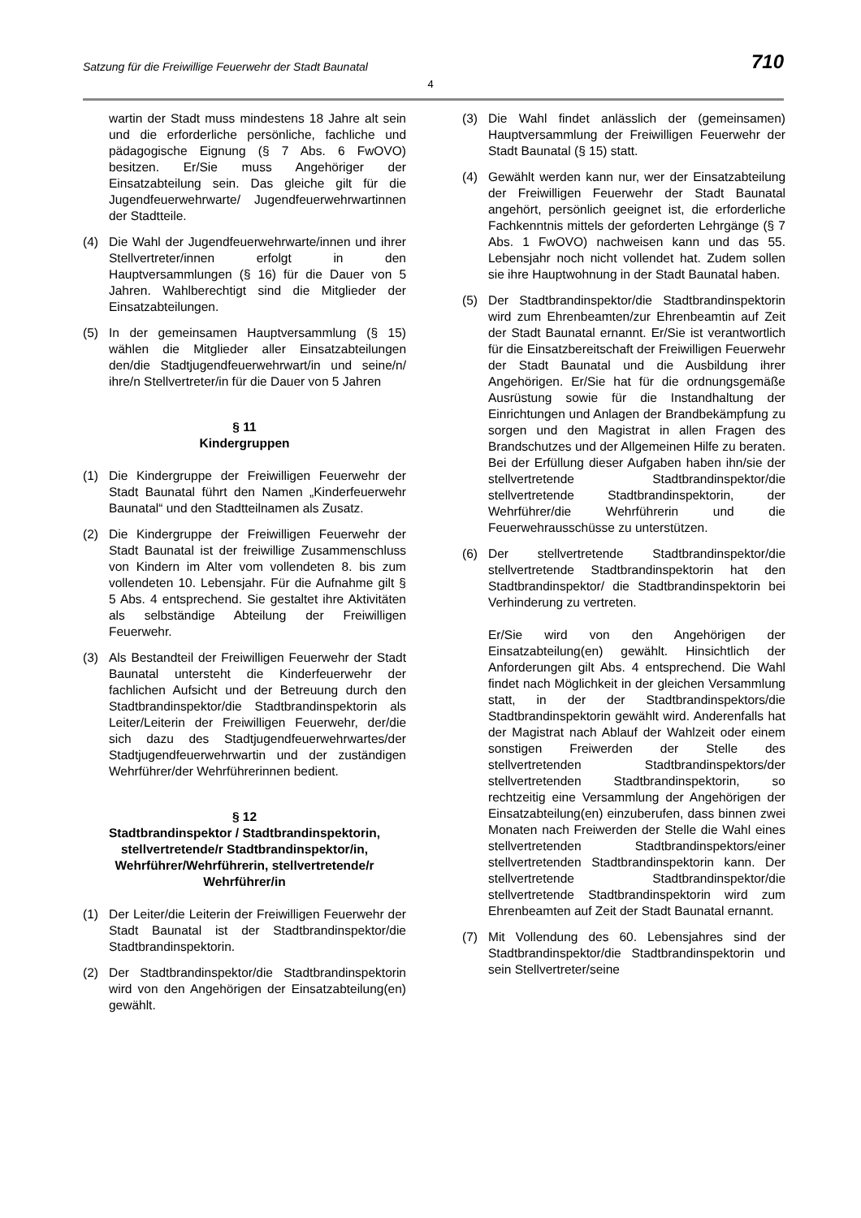Satzung für die Freiwillige Feuerwehr der Stadt Baunatal 710
4
wartin der Stadt muss mindestens 18 Jahre alt sein und die erforderliche persönliche, fachliche und pädagogische Eignung (§ 7 Abs. 6 FwOVO) besitzen. Er/Sie muss Angehöriger der Einsatzabteilung sein. Das gleiche gilt für die Jugendfeuerwehrwarte/ Jugendfeuerwehrwartinnen der Stadtteile.
(4) Die Wahl der Jugendfeuerwehrwarte/innen und ihrer Stellvertreter/innen erfolgt in den Hauptversammlungen (§ 16) für die Dauer von 5 Jahren. Wahlberechtigt sind die Mitglieder der Einsatzabteilungen.
(5) In der gemeinsamen Hauptversammlung (§ 15) wählen die Mitglieder aller Einsatzabteilungen den/die Stadtjugendfeuerwehrwart/in und seine/n/ ihre/n Stellvertreter/in für die Dauer von 5 Jahren
§ 11
Kindergruppen
(1) Die Kindergruppe der Freiwilligen Feuerwehr der Stadt Baunatal führt den Namen „Kinderfeuerwehr Baunatal“ und den Stadtteilnamen als Zusatz.
(2) Die Kindergruppe der Freiwilligen Feuerwehr der Stadt Baunatal ist der freiwillige Zusammenschluss von Kindern im Alter vom vollendeten 8. bis zum vollendeten 10. Lebensjahr. Für die Aufnahme gilt § 5 Abs. 4 entsprechend. Sie gestaltet ihre Aktivitäten als selbständige Abteilung der Freiwilligen Feuerwehr.
(3) Als Bestandteil der Freiwilligen Feuerwehr der Stadt Baunatal untersteht die Kinderfeuerwehr der fachlichen Aufsicht und der Betreuung durch den Stadtbrandinspektor/die Stadtbrandinspektorin als Leiter/Leiterin der Freiwilligen Feuerwehr, der/die sich dazu des Stadtjugendfeuerwehrwartes/der Stadtjugendfeuerwehrwartin und der zuständigen Wehrführer/der Wehrführerinnen bedient.
§ 12
Stadtbrandinspektor / Stadtbrandinspektorin, stellvertretende/r Stadtbrandinspektor/in, Wehrführer/Wehrführerin, stellvertretende/r Wehrführer/in
(1) Der Leiter/die Leiterin der Freiwilligen Feuerwehr der Stadt Baunatal ist der Stadtbrandinspektor/die Stadtbrandinspektorin.
(2) Der Stadtbrandinspektor/die Stadtbrandinspektorin wird von den Angehörigen der Einsatzabteilung(en) gewählt.
(3) Die Wahl findet anlässlich der (gemeinsamen) Hauptversammlung der Freiwilligen Feuerwehr der Stadt Baunatal (§ 15) statt.
(4) Gewählt werden kann nur, wer der Einsatzabteilung der Freiwilligen Feuerwehr der Stadt Baunatal angehört, persönlich geeignet ist, die erforderliche Fachkenntnis mittels der geforderten Lehrgänge (§ 7 Abs. 1 FwOVO) nachweisen kann und das 55. Lebensjahr noch nicht vollendet hat. Zudem sollen sie ihre Hauptwohnung in der Stadt Baunatal haben.
(5) Der Stadtbrandinspektor/die Stadtbrandinspektorin wird zum Ehrenbeamten/zur Ehrenbeamtin auf Zeit der Stadt Baunatal ernannt. Er/Sie ist verantwortlich für die Einsatzbereitschaft der Freiwilligen Feuerwehr der Stadt Baunatal und die Ausbildung ihrer Angehörigen. Er/Sie hat für die ordnungsgemäße Ausrüstung sowie für die Instandhaltung der Einrichtungen und Anlagen der Brandbekämpfung zu sorgen und den Magistrat in allen Fragen des Brandschutzes und der Allgemeinen Hilfe zu beraten. Bei der Erfüllung dieser Aufgaben haben ihn/sie der stellvertretende Stadtbrandinspektor/die stellvertretende Stadtbrandinspektorin, der Wehrführer/die Wehrführerin und die Feuerwehrausschüsse zu unterstützen.
(6) Der stellvertretende Stadtbrandinspektor/die stellvertretende Stadtbrandinspektorin hat den Stadtbrandinspektor/ die Stadtbrandinspektorin bei Verhinderung zu vertreten.
Er/Sie wird von den Angehörigen der Einsatzabteilung(en) gewählt. Hinsichtlich der Anforderungen gilt Abs. 4 entsprechend. Die Wahl findet nach Möglichkeit in der gleichen Versammlung statt, in der der Stadtbrandinspektors/die Stadtbrandinspektorin gewählt wird. Anderenfalls hat der Magistrat nach Ablauf der Wahlzeit oder einem sonstigen Freiwerden der Stelle des stellvertretenden Stadtbrandinspektors/der stellvertretenden Stadtbrandinspektorin, so rechtzeitig eine Versammlung der Angehörigen der Einsatzabteilung(en) einzuberufen, dass binnen zwei Monaten nach Freiwerden der Stelle die Wahl eines stellvertretenden Stadtbrandinspektors/einer stellvertretenden Stadtbrandinspektorin kann. Der stellvertretende Stadtbrandinspektor/die stellvertretende Stadtbrandinspektorin wird zum Ehrenbeamten auf Zeit der Stadt Baunatal ernannt.
(7) Mit Vollendung des 60. Lebensjahres sind der Stadtbrandinspektor/die Stadtbrandinspektorin und sein Stellvertreter/seine